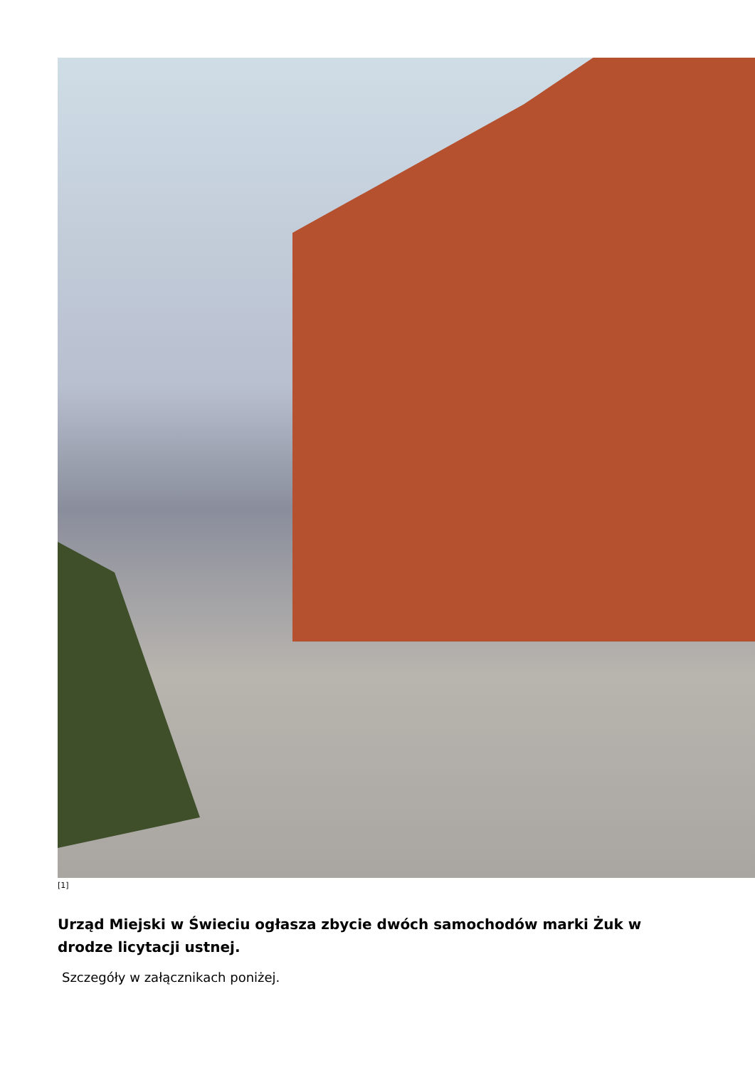[1]
Urząd Miejski w Świeciu ogłasza zbycie dwóch samochodów marki Żuk w drodze licytacji ustnej.
Szczegóły w załącznikach poniżej.